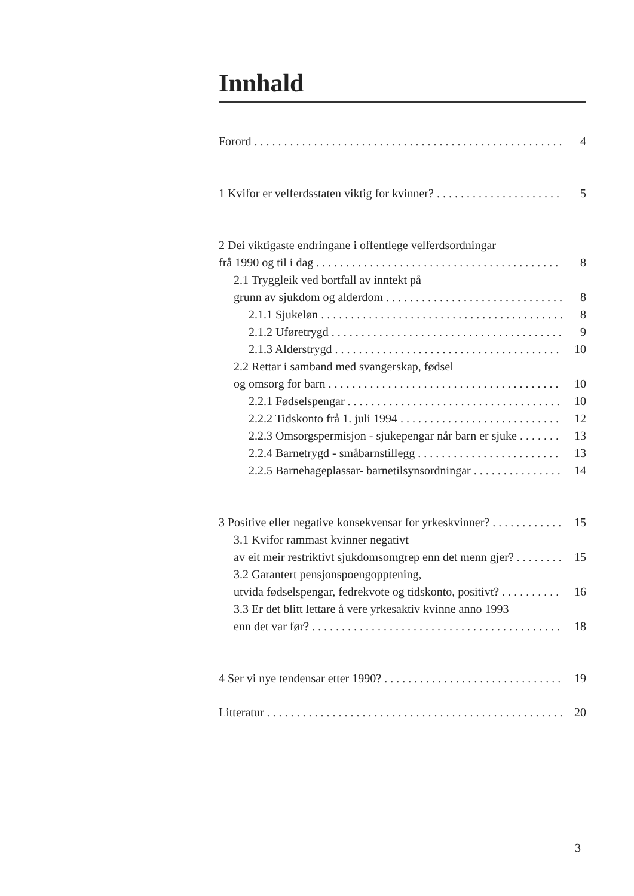Innhald
Forord 4
1 Kvifor er velferdsstaten viktig for kvinner? 5
2 Dei viktigaste endringane i offentlege velferdsordningar
frå 1990 og til i dag 8
2.1 Tryggleik ved bortfall av inntekt på
grunn av sjukdom og alderdom 8
2.1.1 Sjukeløn 8
2.1.2 Uføretrygd 9
2.1.3 Alderstrygd 10
2.2 Rettar i samband med svangerskap, fødsel
og omsorg for barn 10
2.2.1 Fødselspengar 10
2.2.2 Tidskonto frå 1. juli 1994 12
2.2.3 Omsorgspermisjon - sjukepengar når barn er sjuke 13
2.2.4 Barnetrygd - småbarnstillegg 13
2.2.5 Barnehageplassar- barnetilsynsordningar 14
3 Positive eller negative konsekvensar for yrkeskvinner? 15
3.1 Kvifor rammast kvinner negativt
av eit meir restriktivt sjukdomsomgrep enn det menn gjer? 15
3.2 Garantert pensjonspoengopptening,
utvida fødselspengar, fedrekvote og tidskonto, positivt? 16
3.3 Er det blitt lettare å vere yrkesaktiv kvinne anno 1993
enn det var før? 18
4 Ser vi nye tendensar etter 1990? 19
Litteratur 20
3